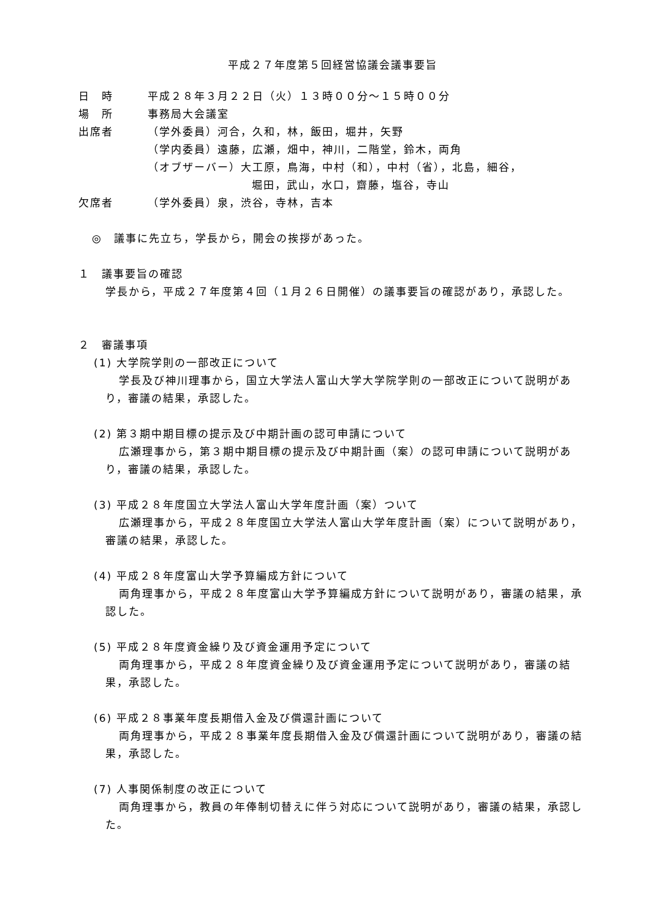平成２７年度第５回経営協議会議事要旨
日　時 平成２８年３月２２日（火）１３時００分～１５時００分
場　所 事務局大会議室
出席者 （学外委員）河合，久和，林，飯田，堀井，矢野
（学内委員）遠藤，広瀬，畑中，神川，二階堂，鈴木，両角
（オブザーバー）大工原，鳥海，中村（和），中村（省），北島，細谷，
堀田，武山，水口，齋藤，塩谷，寺山
欠席者 （学外委員）泉，渋谷，寺林，吉本
◎　議事に先立ち，学長から，開会の挨拶があった。
１　議事要旨の確認
学長から，平成２７年度第４回（１月２６日開催）の議事要旨の確認があり，承認した。
２　審議事項
(1) 大学院学則の一部改正について
学長及び神川理事から，国立大学法人富山大学大学院学則の一部改正について説明があり，審議の結果，承認した。
(2) 第３期中期目標の提示及び中期計画の認可申請について
広瀬理事から，第３期中期目標の提示及び中期計画（案）の認可申請について説明があり，審議の結果，承認した。
(3) 平成２８年度国立大学法人富山大学年度計画（案）ついて
広瀬理事から，平成２８年度国立大学法人富山大学年度計画（案）について説明があり，審議の結果，承認した。
(4) 平成２８年度富山大学予算編成方針について
両角理事から，平成２８年度富山大学予算編成方針について説明があり，審議の結果，承認した。
(5) 平成２８年度資金繰り及び資金運用予定について
両角理事から，平成２８年度資金繰り及び資金運用予定について説明があり，審議の結果，承認した。
(6) 平成２８事業年度長期借入金及び償還計画について
両角理事から，平成２８事業年度長期借入金及び償還計画について説明があり，審議の結果，承認した。
(7) 人事関係制度の改正について
両角理事から，教員の年俸制切替えに伴う対応について説明があり，審議の結果，承認した。